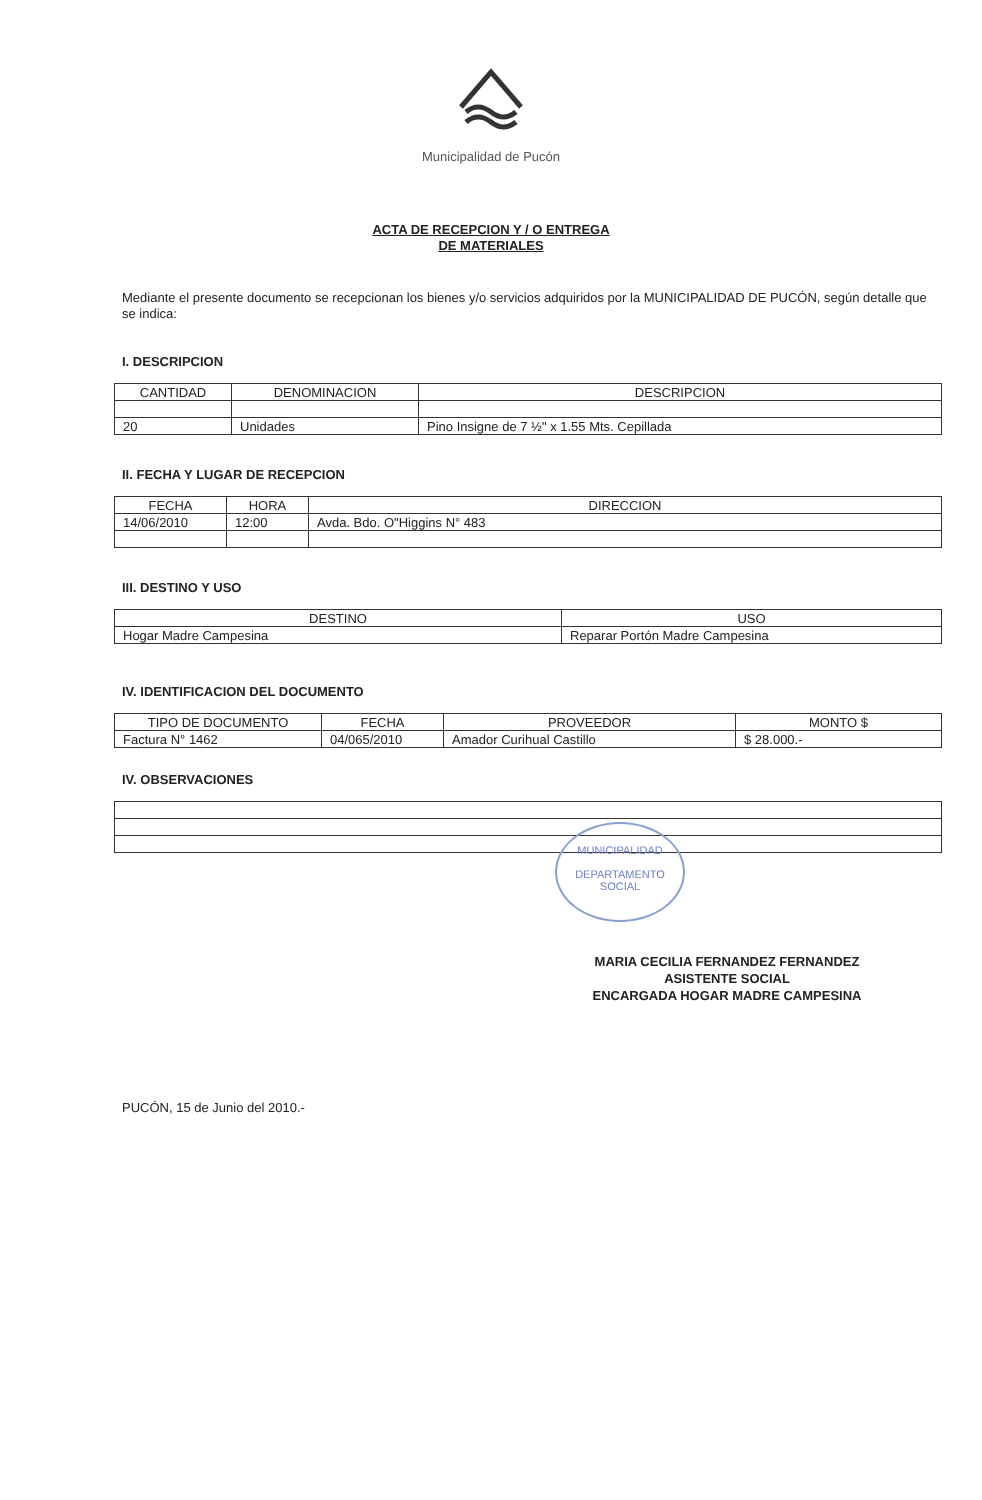Municipalidad de Pucón
ACTA DE RECEPCION Y / O ENTREGA
DE MATERIALES
Mediante el presente documento se recepcionan los bienes y/o servicios adquiridos por la MUNICIPALIDAD DE PUCÓN, según detalle que se indica:
I. DESCRIPCION
| CANTIDAD | DENOMINACION | DESCRIPCION |
| --- | --- | --- |
| 20 | Unidades | Pino Insigne de 7 ½" x 1.55 Mts. Cepillada |
II. FECHA Y LUGAR DE RECEPCION
| FECHA | HORA | DIRECCION |
| --- | --- | --- |
| 14/06/2010 | 12:00 | Avda. Bdo. O"Higgins N° 483 |
III. DESTINO Y USO
| DESTINO | USO |
| --- | --- |
| Hogar Madre Campesina | Reparar Portón Madre Campesina |
IV. IDENTIFICACION DEL DOCUMENTO
| TIPO DE DOCUMENTO | FECHA | PROVEEDOR | MONTO $ |
| --- | --- | --- | --- |
| Factura N° 1462 | 04/065/2010 | Amador Curihual Castillo | $ 28.000.- |
IV. OBSERVACIONES
MARIA CECILIA FERNANDEZ FERNANDEZ
ASISTENTE SOCIAL
ENCARGADA HOGAR MADRE CAMPESINA
PUCÓN, 15 de Junio del 2010.-
MUNICIPALIDAD
DEPARTAMENTO
SOCIAL